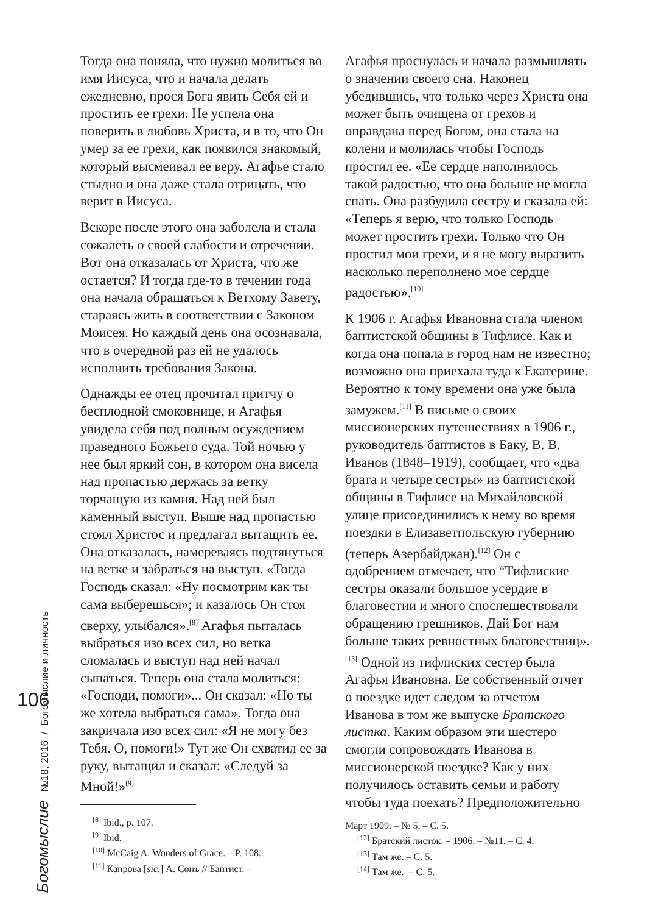Богомыслие №18, 2016 / Богомыслие и личность
106
Тогда она поняла, что нужно молиться во имя Иисуса, что и начала делать ежедневно, прося Бога явить Себя ей и простить ее грехи. Не успела она поверить в любовь Христа, и в то, что Он умер за ее грехи, как появился знакомый, который высмеивал ее веру. Агафье стало стыдно и она даже стала отрицать, что верит в Иисуса.
Вскоре после этого она заболела и стала сожалеть о своей слабости и отречении. Вот она отказалась от Христа, что же остается? И тогда где-то в течении года она начала обращаться к Ветхому Завету, стараясь жить в соответствии с Законом Моисея. Но каждый день она осознавала, что в очередной раз ей не удалось исполнить требования Закона.
Однажды ее отец прочитал притчу о бесплодной смоковнице, и Агафья увидела себя под полным осуждением праведного Божьего суда. Той ночью у нее был яркий сон, в котором она висела над пропастью держась за ветку торчащую из камня. Над ней был каменный выступ. Выше над пропастью стоял Христос и предлагал вытащить ее. Она отказалась, намереваясь подтянуться на ветке и забраться на выступ. «Тогда Господь сказал: «Ну посмотрим как ты сама выберешься»; и казалось Он стоя сверху, улыбался».<sup>[8]</sup> Агафья пыталась выбраться изо всех сил, но ветка сломалась и выступ над ней начал сыпаться. Теперь она стала молиться: «Господи, помоги»... Он сказал: «Но ты же хотела выбраться сама». Тогда она закричала изо всех сил: «Я не могу без Тебя. О, помоги!» Тут же Он схватил ее за руку, вытащил и сказал: «Следуй за Мной!»<sup>[9]</sup>
<sup>[8]</sup> Ibid., p. 107.
<sup>[9]</sup> Ibid.
<sup>[10]</sup> McCaig A. Wonders of Grace. – P. 108.
<sup>[11]</sup> Капрова [sic.] А. Сонъ // Баптист. –
Агафья проснулась и начала размышлять о значении своего сна. Наконец убедившись, что только через Христа она может быть очищена от грехов и оправдана перед Богом, она стала на колени и молилась чтобы Господь простил ее. «Ее сердце наполнилось такой радостью, что она больше не могла спать. Она разбудила сестру и сказала ей: «Теперь я верю, что только Господь может простить грехи. Только что Он простил мои грехи, и я не могу выразить насколько переполнено мое сердце радостью».<sup>[10]</sup>
К 1906 г. Агафья Ивановна стала членом баптистской общины в Тифлисе. Как и когда она попала в город нам не известно; возможно она приехала туда к Екатерине. Вероятно к тому времени она уже была замужем.<sup>[11]</sup> В письме о своих миссионерских путешествиях в 1906 г., руководитель баптистов в Баку, В. В. Иванов (1848–1919), сообщает, что «два брата и четыре сестры» из баптистской общины в Тифлисе на Михайловской улице присоединились к нему во время поездки в Елизаветпольскую губернию (теперь Азербайджан).<sup>[12]</sup> Он с одобрением отмечает, что “Тифлиские сестры оказали большое усердие в благовестии и много споспешествовали обращению грешников. Дай Бог нам больше таких ревностных благовестниц».<sup>[13]</sup> Одной из тифлиских сестер была Агафья Ивановна. Ее собственный отчет о поездке идет следом за отчетом Иванова в том же выпуске Братского листка. Каким образом эти шестеро смогли сопровождать Иванова в миссионерской поездке? Как у них получилось оставить семьи и работу чтобы туда поехать? Предположительно
Март 1909. – № 5. – С. 5.
<sup>[12]</sup> Братский листок. – 1906. – №11. – С. 4.
<sup>[13]</sup> Там же. – С. 5.
<sup>[14]</sup> Там же. – С. 5.